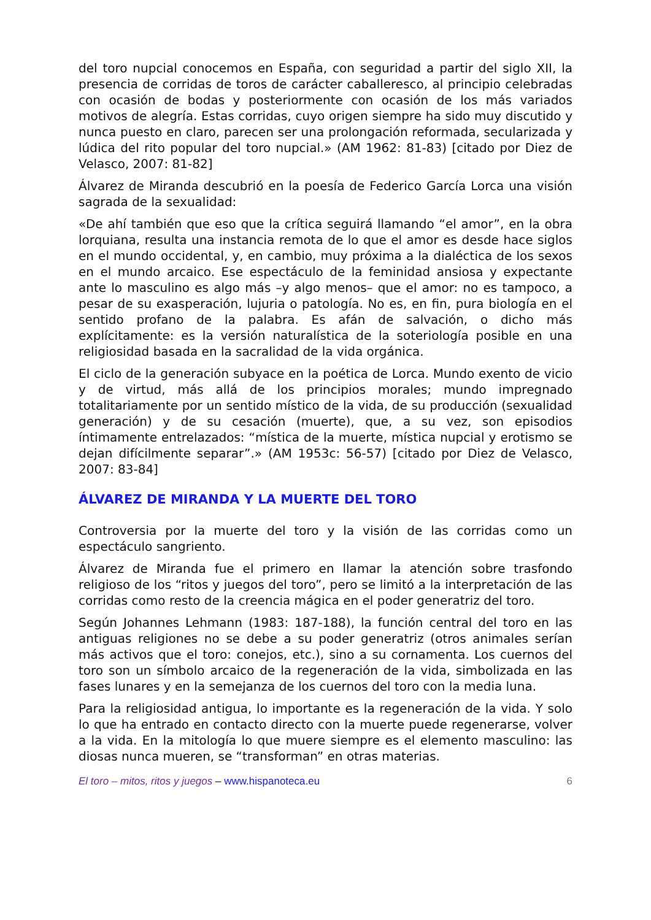del toro nupcial conocemos en España, con seguridad a partir del siglo XII, la presencia de corridas de toros de carácter caballeresco, al principio celebradas con ocasión de bodas y posteriormente con ocasión de los más variados motivos de alegría. Estas corridas, cuyo origen siempre ha sido muy discutido y nunca puesto en claro, parecen ser una prolongación reformada, secularizada y lúdica del rito popular del toro nupcial.» (AM 1962: 81-83) [citado por Diez de Velasco, 2007: 81-82]
Álvarez de Miranda descubrió en la poesía de Federico García Lorca una visión sagrada de la sexualidad:
«De ahí también que eso que la crítica seguirá llamando “el amor”, en la obra lorquiana, resulta una instancia remota de lo que el amor es desde hace siglos en el mundo occidental, y, en cambio, muy próxima a la dialéctica de los sexos en el mundo arcaico. Ese espectáculo de la feminidad ansiosa y expectante ante lo masculino es algo más –y algo menos– que el amor: no es tampoco, a pesar de su exasperación, lujuria o patología. No es, en fin, pura biología en el sentido profano de la palabra. Es afán de salvación, o dicho más explícitamente: es la versión naturalística de la soteriología posible en una religiosidad basada en la sacralidad de la vida orgánica.
El ciclo de la generación subyace en la poética de Lorca. Mundo exento de vicio y de virtud, más allá de los principios morales; mundo impregnado totalitariamente por un sentido místico de la vida, de su producción (sexualidad generación) y de su cesación (muerte), que, a su vez, son episodios íntimamente entrelazados: “mística de la muerte, mística nupcial y erotismo se dejan difícilmente separar”.» (AM 1953c: 56-57) [citado por Diez de Velasco, 2007: 83-84]
ÁLVAREZ DE MIRANDA Y LA MUERTE DEL TORO
Controversia por la muerte del toro y la visión de las corridas como un espectáculo sangriento.
Álvarez de Miranda fue el primero en llamar la atención sobre trasfondo religioso de los “ritos y juegos del toro”, pero se limitó a la interpretación de las corridas como resto de la creencia mágica en el poder generatriz del toro.
Según Johannes Lehmann (1983: 187-188), la función central del toro en las antiguas religiones no se debe a su poder generatriz (otros animales serían más activos que el toro: conejos, etc.), sino a su cornamenta. Los cuernos del toro son un símbolo arcaico de la regeneración de la vida, simbolizada en las fases lunares y en la semejanza de los cuernos del toro con la media luna.
Para la religiosidad antigua, lo importante es la regeneración de la vida. Y solo lo que ha entrado en contacto directo con la muerte puede regenerarse, volver a la vida. En la mitología lo que muere siempre es el elemento masculino: las diosas nunca mueren, se “transforman” en otras materias.
El toro – mitos, ritos y juegos – www.hispanoteca.eu 6